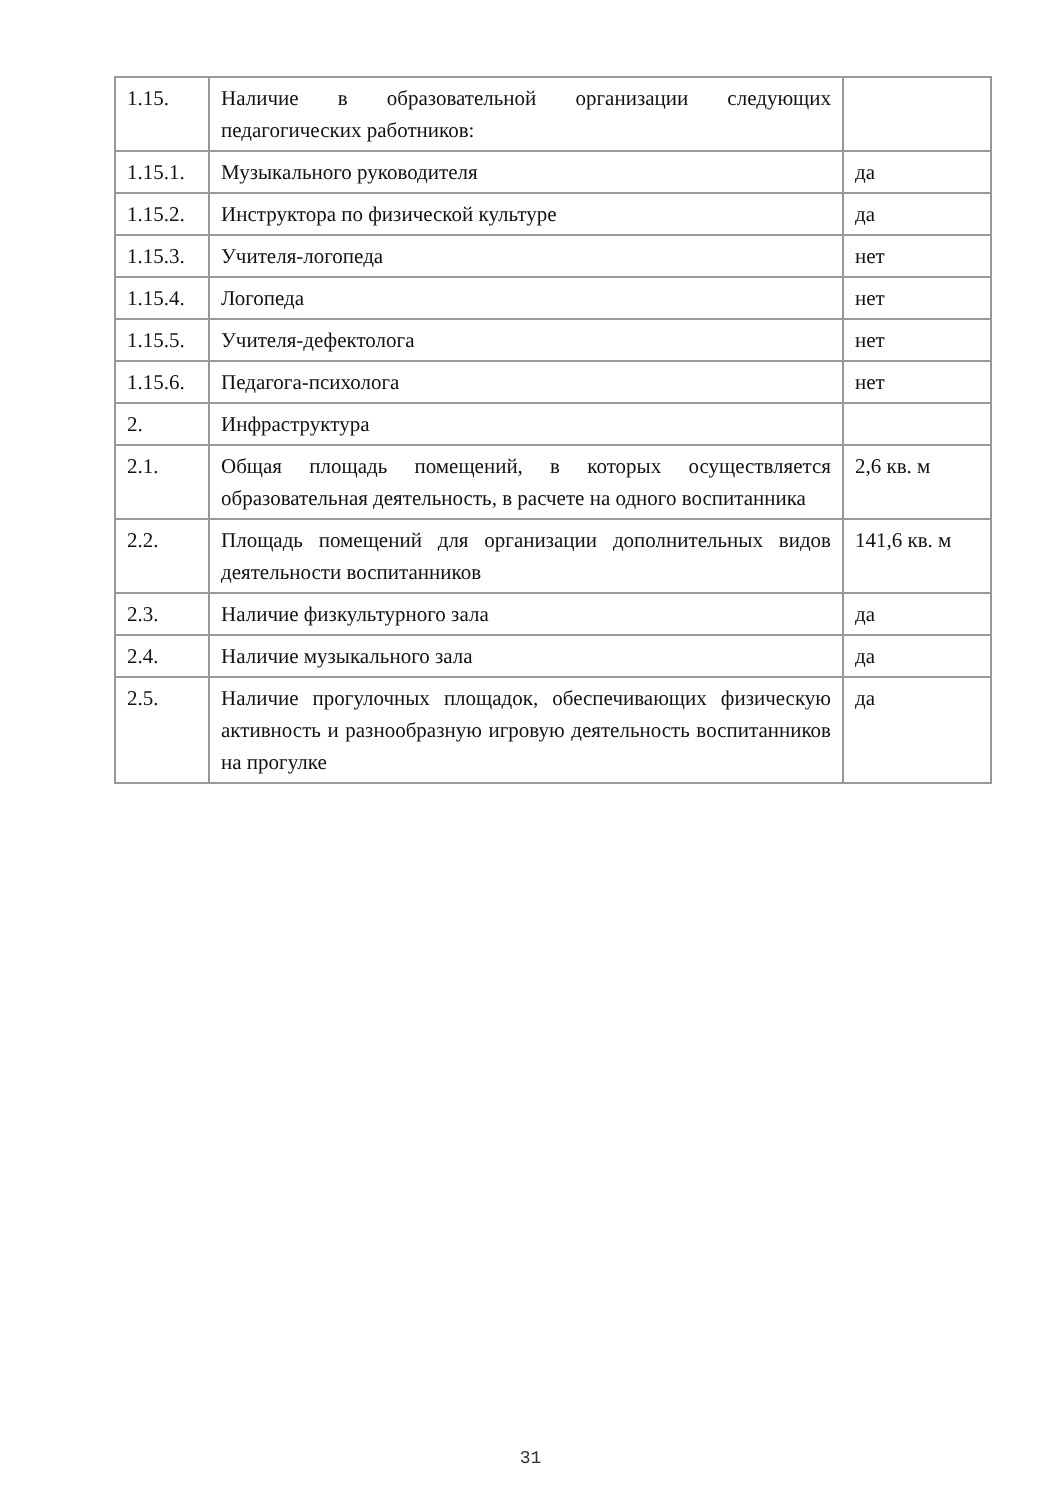| 1.15. | Наличие в образовательной организации следующих педагогических работников: | |
| 1.15.1. | Музыкального руководителя | да |
| 1.15.2. | Инструктора по физической культуре | да |
| 1.15.3. | Учителя-логопеда | нет |
| 1.15.4. | Логопеда | нет |
| 1.15.5. | Учителя-дефектолога | нет |
| 1.15.6. | Педагога-психолога | нет |
| 2. | Инфраструктура | |
| 2.1. | Общая площадь помещений, в которых осуществляется образовательная деятельность, в расчете на одного воспитанника | 2,6 кв. м |
| 2.2. | Площадь помещений для организации дополнительных видов деятельности воспитанников | 141,6 кв. м |
| 2.3. | Наличие физкультурного зала | да |
| 2.4. | Наличие музыкального зала | да |
| 2.5. | Наличие прогулочных площадок, обеспечивающих физическую активность и разнообразную игровую деятельность воспитанников на прогулке | да |
31